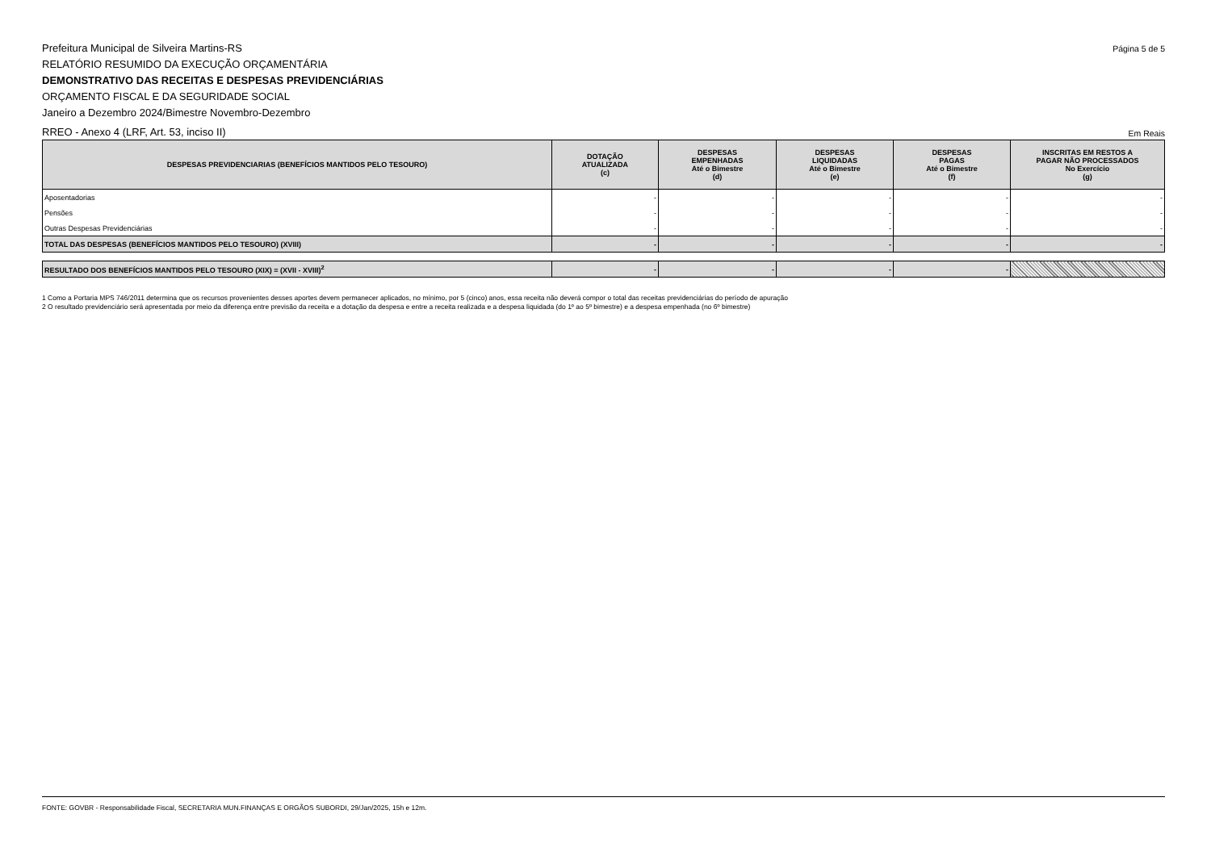Prefeitura Municipal de Silveira Martins-RS
RELATÓRIO RESUMIDO DA EXECUÇÃO ORÇAMENTÁRIA
DEMONSTRATIVO DAS RECEITAS E DESPESAS PREVIDENCIÁRIAS
ORÇAMENTO FISCAL E DA SEGURIDADE SOCIAL
Janeiro a Dezembro 2024/Bimestre Novembro-Dezembro
Página 5 de 5
RREO - Anexo 4 (LRF, Art. 53, inciso II)
Em Reais
| DESPESAS PREVIDENCIARIAS (BENEFÍCIOS MANTIDOS PELO TESOURO) | DOTAÇÃO ATUALIZADA (c) | DESPESAS EMPENHADAS Até o Bimestre (d) | DESPESAS LIQUIDADAS Até o Bimestre (e) | DESPESAS PAGAS Até o Bimestre (f) | INSCRITAS EM RESTOS A PAGAR NÃO PROCESSADOS No Exercício (g) |
| --- | --- | --- | --- | --- | --- |
| Aposentadorias | - | - | - | - | - |
| Pensões | - | - | - | - | - |
| Outras Despesas Previdenciárias | - | - | - | - | - |
| TOTAL DAS DESPESAS (BENEFÍCIOS MANTIDOS PELO TESOURO) (XVIII) | - | - | - | - | - |
| RESULTADO DOS BENEFÍCIOS MANTIDOS PELO TESOURO (XIX) = (XVII - XVIII)<sup>2</sup> | - | - | - | - | |
1 Como a Portaria MPS 746/2011 determina que os recursos provenientes desses aportes devem permanecer aplicados, no mínimo, por 5 (cinco) anos, essa receita não deverá compor o total das receitas previdenciárias do período de apuração
2 O resultado previdenciário será apresentada por meio da diferença entre previsão da receita e a dotação da despesa e entre a receita realizada e a despesa liquidada (do 1º ao 5º bimestre) e a despesa empenhada (no 6º bimestre)
FONTE: GOVBR - Responsabilidade Fiscal, SECRETARIA MUN.FINANÇAS E ORGÃOS SUBORDI, 29/Jan/2025, 15h e 12m.